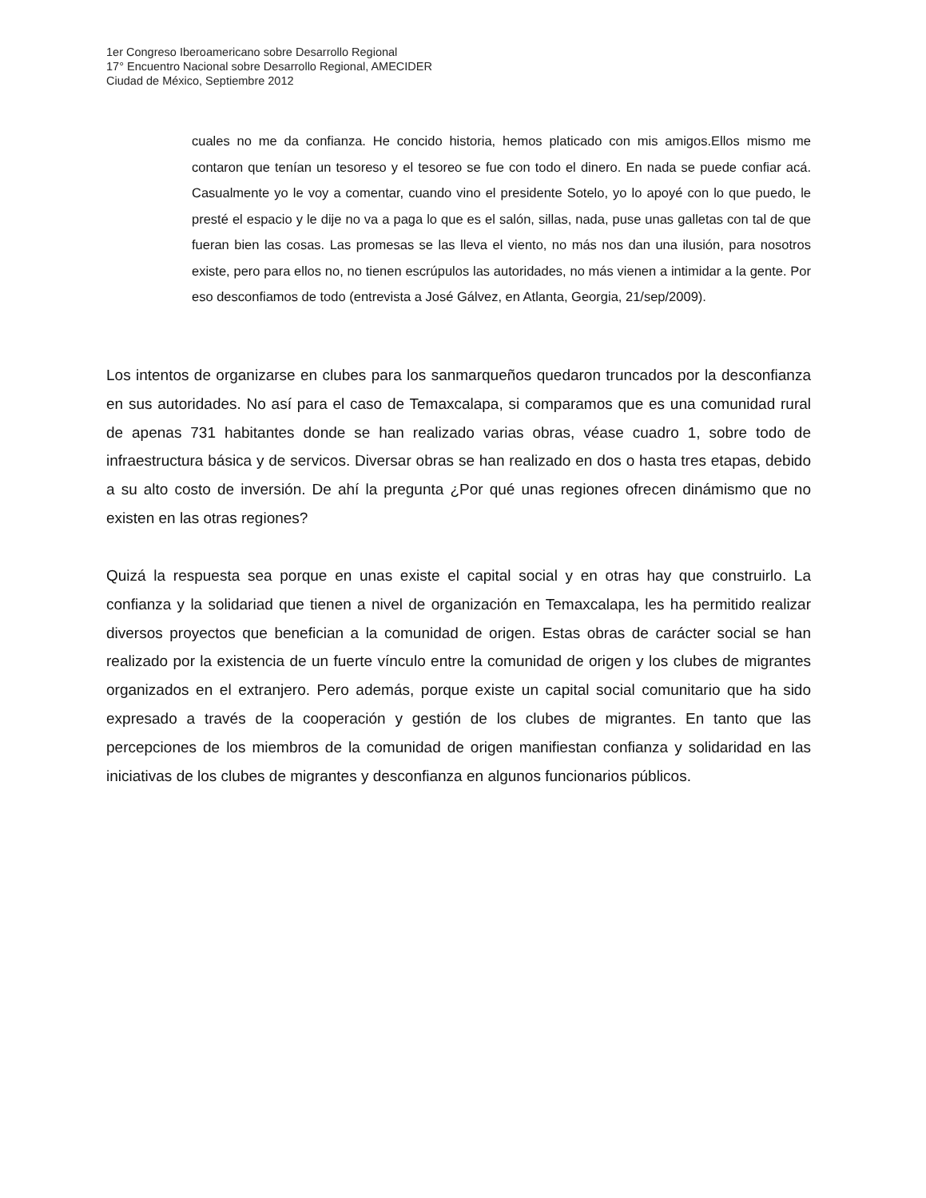1er Congreso Iberoamericano sobre Desarrollo Regional
17° Encuentro Nacional sobre Desarrollo Regional, AMECIDER
Ciudad de México, Septiembre 2012
cuales no me da confianza. He concido historia, hemos platicado con mis amigos.Ellos mismo me contaron que tenían un tesoreso y el tesoreo se fue con todo el dinero. En nada se puede confiar acá. Casualmente yo le voy a comentar, cuando vino el presidente Sotelo, yo lo apoyé con lo que puedo, le presté el espacio y le dije no va a paga lo que es el salón, sillas, nada, puse unas galletas con tal de que fueran bien las cosas. Las promesas se las lleva el viento, no más nos dan una ilusión, para nosotros existe, pero para ellos no, no tienen escrúpulos las autoridades, no más vienen a intimidar a la gente. Por eso desconfiamos de todo (entrevista a José Gálvez, en Atlanta, Georgia, 21/sep/2009).
Los intentos de organizarse en clubes para los sanmarqueños quedaron truncados por la desconfianza en sus autoridades. No así para el caso de Temaxcalapa, si comparamos que es una comunidad rural de apenas 731 habitantes donde se han realizado varias obras, véase cuadro 1, sobre todo de infraestructura básica y de servicos. Diversar obras se han realizado en dos o hasta tres etapas, debido a su alto costo de inversión. De ahí la pregunta ¿Por qué unas regiones ofrecen dinámismo que no existen en las otras regiones?
Quizá la respuesta sea porque en unas existe el capital social y en otras hay que construirlo. La confianza y la solidariad que tienen a nivel de organización en Temaxcalapa, les ha permitido realizar diversos proyectos que benefician a la comunidad de origen. Estas obras de carácter social se han realizado por la existencia de un fuerte vínculo entre la comunidad de origen y los clubes de migrantes organizados en el extranjero. Pero además, porque existe un capital social comunitario que ha sido expresado a través de la cooperación y gestión de los clubes de migrantes. En tanto que las percepciones de los miembros de la comunidad de origen manifiestan confianza y solidaridad en las iniciativas de los clubes de migrantes y desconfianza en algunos funcionarios públicos.